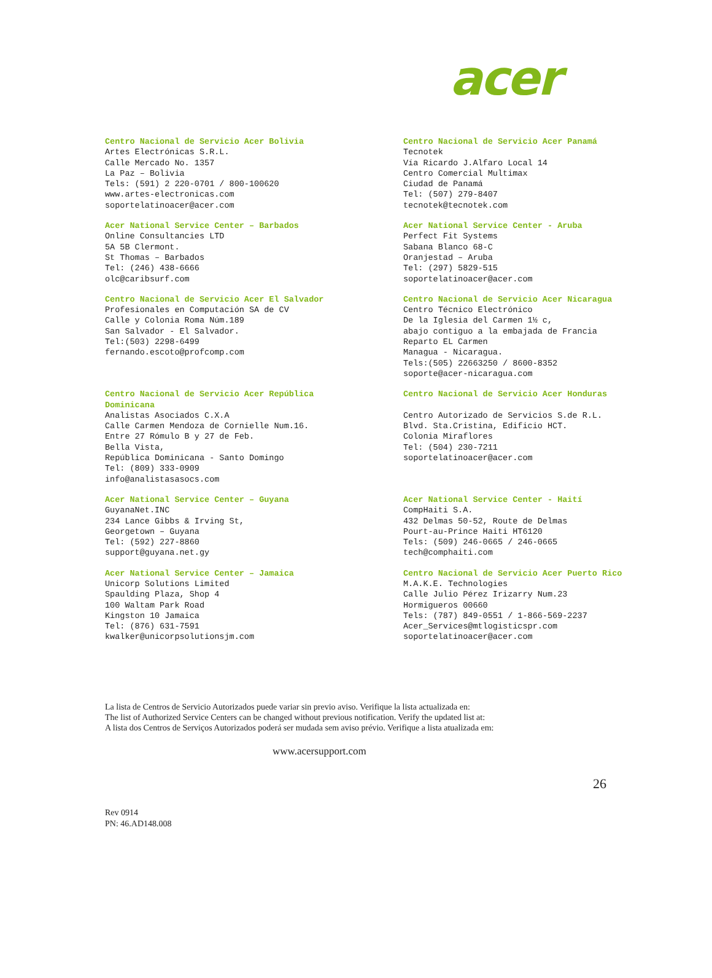acer
Centro Nacional de Servicio Acer Bolivia
Artes Electrónicas S.R.L.
Calle Mercado No. 1357
La Paz – Bolivia
Tels: (591) 2 220-0701 / 800-100620
www.artes-electronicas.com
soportelatinoacer@acer.com
Centro Nacional de Servicio Acer Panamá
Tecnotek
Vía Ricardo J.Alfaro Local 14
Centro Comercial Multimax
Ciudad de Panamá
Tel: (507) 279-8407
tecnotek@tecnotek.com
Acer National Service Center – Barbados
Online Consultancies LTD
5A 5B Clermont.
St Thomas – Barbados
Tel: (246) 438-6666
olc@caribsurf.com
Acer National Service Center - Aruba
Perfect Fit Systems
Sabana Blanco 68-C
Oranjestad – Aruba
Tel: (297) 5829-515
soportelatinoacer@acer.com
Centro Nacional de Servicio Acer El Salvador
Profesionales en Computación SA de CV
Calle y Colonia Roma Núm.189
San Salvador - El Salvador.
Tel:(503) 2298-6499
fernando.escoto@profcomp.com
Centro Nacional de Servicio Acer Nicaragua
Centro Técnico Electrónico
De la Iglesia del Carmen 1½ c,
abajo contiguo a la embajada de Francia
Reparto EL Carmen
Managua - Nicaragua.
Tels:(505) 22663250 / 8600-8352
soporte@acer-nicaragua.com
Centro Nacional de Servicio Acer República
Dominicana
Analistas Asociados C.X.A
Calle Carmen Mendoza de Cornielle Num.16.
Entre 27 Rómulo B y 27 de Feb.
Bella Vista,
República Dominicana - Santo Domingo
Tel: (809) 333-0909
info@analistasasocs.com
Centro Nacional de Servicio Acer Honduras
Centro Autorizado de Servicios S.de R.L.
Blvd. Sta.Cristina, Edificio HCT.
Colonia Miraflores
Tel: (504) 230-7211
soportelatinoacer@acer.com
Acer National Service Center – Guyana
GuyanaNet.INC
234 Lance Gibbs & Irving St,
Georgetown – Guyana
Tel: (592) 227-8860
support@guyana.net.gy
Acer National Service Center - Haití
CompHaiti S.A.
432 Delmas 50-52, Route de Delmas
Pourt-au-Prince Haiti HT6120
Tels: (509) 246-0665 / 246-0665
tech@comphaiti.com
Acer National Service Center – Jamaica
Unicorp Solutions Limited
Spaulding Plaza, Shop 4
100 Waltam Park Road
Kingston 10 Jamaica
Tel: (876) 631-7591
kwalker@unicorpsolutionsjm.com
Centro Nacional de Servicio Acer Puerto Rico
M.A.K.E. Technologies
Calle Julio Pérez Irizarry Num.23
Hormigueros 00660
Tels: (787) 849-0551 / 1-866-569-2237
Acer_Services@mtlogisticspr.com
soportelatinoacer@acer.com
La lista de Centros de Servicio Autorizados puede variar sin previo aviso. Verifique la lista actualizada en:
The list of Authorized Service Centers can be changed without previous notification. Verify the updated list at:
A lista dos Centros de Serviços Autorizados poderá ser mudada sem aviso prévio. Verifique a lista atualizada em:
www.acersupport.com
26
Rev 0914
PN: 46.AD148.008